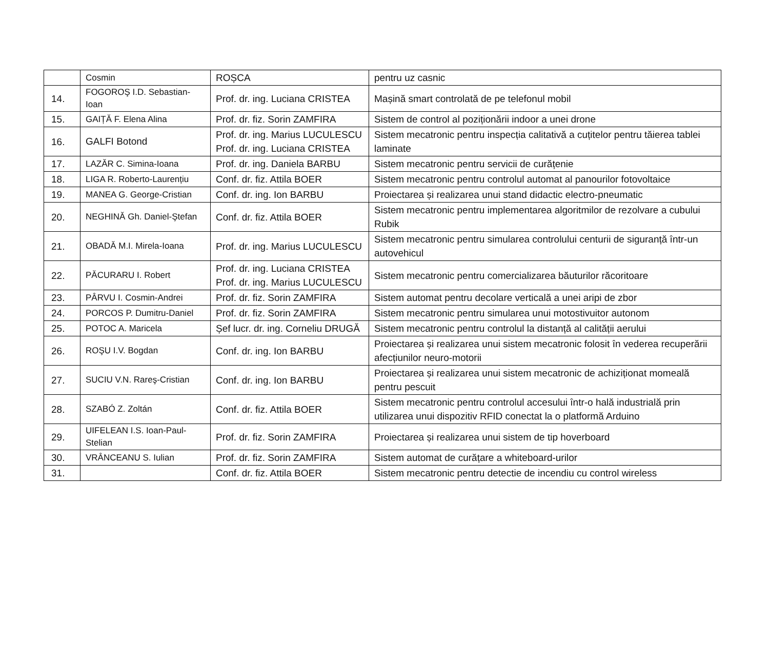| | Cosmin | ROȘCA | pentru uz casnic |
| 14. | FOGOROŞ I.D. Sebastian-Ioan | Prof. dr. ing. Luciana CRISTEA | Mașină smart controlată de pe telefonul mobil |
| 15. | GAIȚĂ F. Elena Alina | Prof. dr. fiz. Sorin ZAMFIRA | Sistem de control al poziționării indoor a unei drone |
| 16. | GALFI Botond | Prof. dr. ing. Marius LUCULESCU Prof. dr. ing. Luciana CRISTEA | Sistem mecatronic pentru inspecția calitativă a cuțitelor pentru tăierea tablei laminate |
| 17. | LAZĂR C. Simina-Ioana | Prof. dr. ing. Daniela BARBU | Sistem mecatronic pentru servicii de curățenie |
| 18. | LIGA R. Roberto-Laurențiu | Conf. dr. fiz. Attila BOER | Sistem mecatronic pentru controlul automat al panourilor fotovoltaice |
| 19. | MANEA G. George-Cristian | Conf. dr. ing. Ion BARBU | Proiectarea și realizarea unui stand didactic electro-pneumatic |
| 20. | NEGHINĂ Gh. Daniel-Ştefan | Conf. dr. fiz. Attila BOER | Sistem mecatronic pentru implementarea algoritmilor de rezolvare a cubului Rubik |
| 21. | OBADĂ M.I. Mirela-Ioana | Prof. dr. ing. Marius LUCULESCU | Sistem mecatronic pentru simularea controlului centurii de siguranță într-un autovehicul |
| 22. | PĂCURARU I. Robert | Prof. dr. ing. Luciana CRISTEA Prof. dr. ing. Marius LUCULESCU | Sistem mecatronic pentru comercializarea băuturilor răcoritoare |
| 23. | PÂRVU I. Cosmin-Andrei | Prof. dr. fiz. Sorin ZAMFIRA | Sistem automat pentru decolare verticală a unei aripi de zbor |
| 24. | PORCOS P. Dumitru-Daniel | Prof. dr. fiz. Sorin ZAMFIRA | Sistem mecatronic pentru simularea unui motostivuitor autonom |
| 25. | POTOC A. Maricela | Șef lucr. dr. ing. Corneliu DRUGĂ | Sistem mecatronic pentru controlul la distanță al calității aerului |
| 26. | ROŞU I.V. Bogdan | Conf. dr. ing. Ion BARBU | Proiectarea și realizarea unui sistem mecatronic folosit în vederea recuperării afecțiunilor neuro-motorii |
| 27. | SUCIU V.N. Rareş-Cristian | Conf. dr. ing. Ion BARBU | Proiectarea și realizarea unui sistem mecatronic de achiziționat momeală pentru pescuit |
| 28. | SZABÓ Z. Zoltán | Conf. dr. fiz. Attila BOER | Sistem mecatronic pentru controlul accesului într-o hală industrială prin utilizarea unui dispozitiv RFID conectat la o platformă Arduino |
| 29. | UIFELEAN I.S. Ioan-Paul-Stelian | Prof. dr. fiz. Sorin ZAMFIRA | Proiectarea și realizarea unui sistem de tip hoverboard |
| 30. | VRÂNCEANU S. Iulian | Prof. dr. fiz. Sorin ZAMFIRA | Sistem automat de curățare a whiteboard-urilor |
| 31. | | Conf. dr. fiz. Attila BOER | Sistem mecatronic pentru detectie de incendiu cu control wireless |